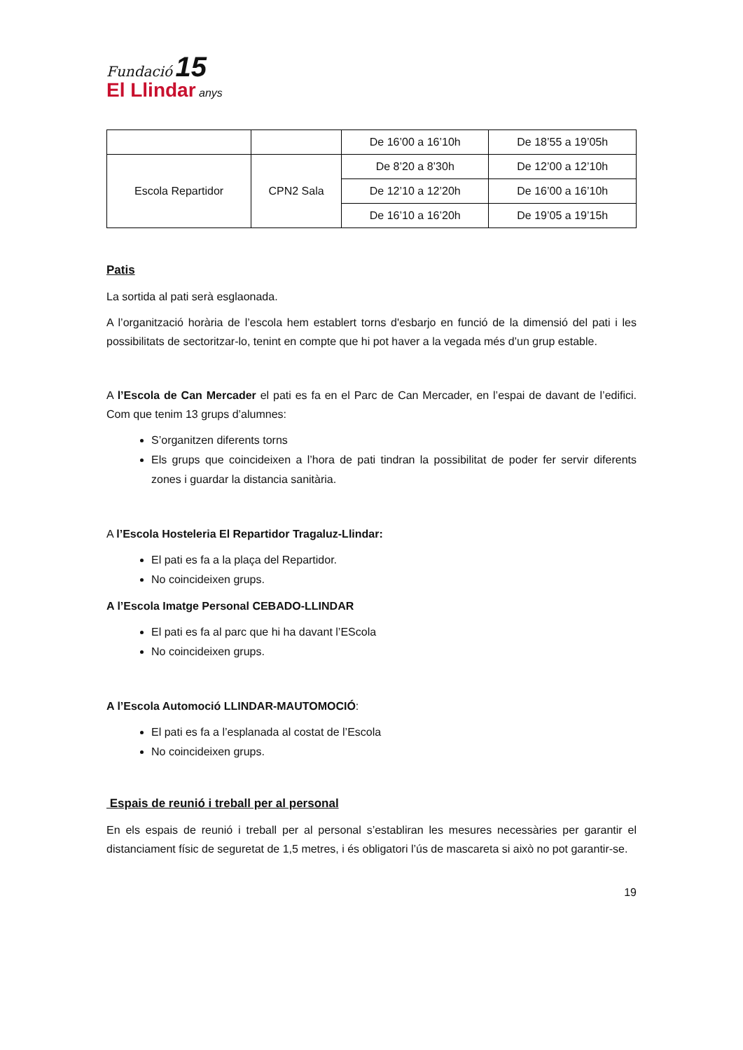Fundació 15
El Llindar anys
| | | De 16’00 a 16’10h | De 18’55 a 19’05h |
| Escola Repartidor | CPN2 Sala | De 8’20 a 8’30h | De 12’00 a 12’10h |
| | | De 12’10 a 12’20h | De 16’00 a 16’10h |
| | | De 16’10 a 16’20h | De 19’05 a 19’15h |
Patis
La sortida al pati serà esglaonada.
A l’organització horària de l’escola hem establert torns d'esbarjo en funció de la dimensió del pati i les possibilitats de sectoritzar-lo, tenint en compte que hi pot haver a la vegada més d’un grup estable.
A l’Escola de Can Mercader el pati es fa en el Parc de Can Mercader, en l’espai de davant de l’edifici. Com que tenim 13 grups d’alumnes:
S’organitzen diferents torns
Els grups que coincideixen a l’hora de pati tindran la possibilitat de poder fer servir diferents zones i guardar la distancia sanitària.
A l’Escola Hosteleria El Repartidor Tragaluz-Llindar:
El pati es fa a la plaça del Repartidor.
No coincideixen grups.
A l’Escola Imatge Personal CEBADO-LLINDAR
El pati es fa al parc que hi ha davant l’EScola
No coincideixen grups.
A l’Escola Automoció LLINDAR-MAUTOMOCIÓ:
El pati es fa a l’esplanada al costat de l’Escola
No coincideixen grups.
Espais de reunió i treball per al personal
En els espais de reunió i treball per al personal s’establiran les mesures necessàries per garantir el distanciament físic de seguretat de 1,5 metres, i és obligatori l’ús de mascareta si això no pot garantir-se.
19